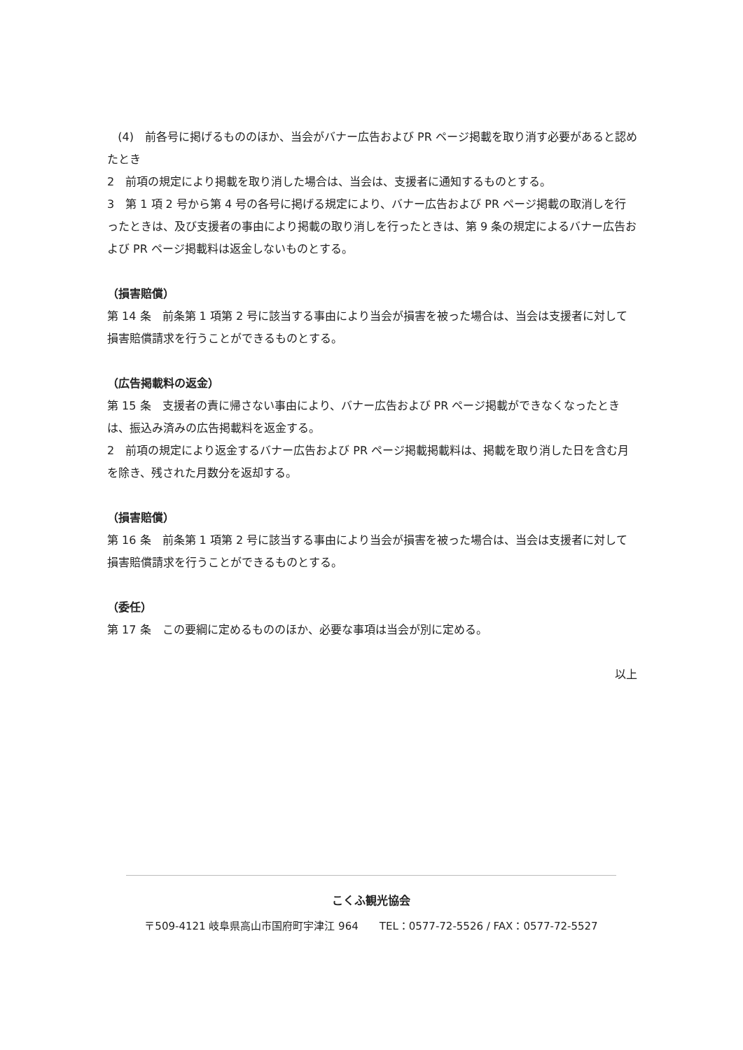(4)　前各号に掲げるもののほか、当会がバナー広告および PR ページ掲載を取り消す必要があると認めたとき
2　前項の規定により掲載を取り消した場合は、当会は、支援者に通知するものとする。
3　第 1 項 2 号から第 4 号の各号に掲げる規定により、バナー広告および PR ページ掲載の取消しを行ったときは、及び支援者の事由により掲載の取り消しを行ったときは、第 9 条の規定によるバナー広告および PR ページ掲載料は返金しないものとする。
（損害賠償）
第 14 条　前条第 1 項第 2 号に該当する事由により当会が損害を被った場合は、当会は支援者に対して損害賠償請求を行うことができるものとする。
（広告掲載料の返金）
第 15 条　支援者の責に帰さない事由により、バナー広告および PR ページ掲載ができなくなったときは、振込み済みの広告掲載料を返金する。
2　前項の規定により返金するバナー広告および PR ページ掲載掲載料は、掲載を取り消した日を含む月を除き、残された月数分を返却する。
（損害賠償）
第 16 条　前条第 1 項第 2 号に該当する事由により当会が損害を被った場合は、当会は支援者に対して損害賠償請求を行うことができるものとする。
（委任）
第 17 条　この要綱に定めるもののほか、必要な事項は当会が別に定める。
以上
こくふ観光協会
〒509-4121 岐阜県高山市国府町宇津江 964　　TEL：0577-72-5526 / FAX：0577-72-5527